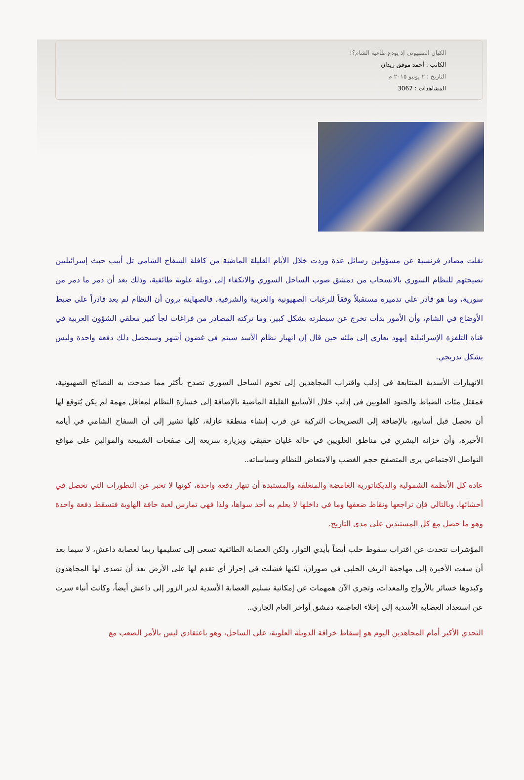الكيان الصهيوني إذ يودع طاغية الشام؟!
الكاتب : أحمد موفق زيدان
التاريخ : ٢ يونيو ٢٠١٥ م
المشاهدات : 3067
نقلت مصادر فرنسية عن مسؤولين رسائل عدة وردت خلال الأيام القليلة الماضية من كافلة السفاح الشامي تل أبيب حيث إسرائيليين نصيحتهم للنظام السوري بالانسحاب من دمشق صوب الساحل السوري والانكفاء إلى دويلة علوية طائفية، وذلك بعد أن دمر ما دمر من سورية، وما هو قادر على تدميره مستقبلاً وفقاً للرغبات الصهيونية والغربية والشرقية، فالصهاينة يرون أن النظام لم يعد قادراً على ضبط الأوضاع في الشام، وأن الأمور بدأت تخرج عن سيطرته بشكل كبير، وما تركته المصادر من فراغات لجأ كبير معلقي الشؤون العربية في قناة التلفزة الإسرائيلية إيهود يعاري إلى ملئه حين قال إن انهيار نظام الأسد سيتم في غضون أشهر وسيحصل ذلك دفعة واحدة وليس بشكل تدريجي.
الانهيارات الأسدية المتتابعة في إدلب واقتراب المجاهدين إلى تخوم الساحل السوري تصدح بأكثر مما صدحت به النصائح الصهيونية، فمقتل مئات الضباط والجنود العلويين في إدلب خلال الأسابيع القليلة الماضية بالإضافة إلى خسارة النظام لمعاقل مهمة لم يكن يُتوقع لها أن تحصل قبل أسابيع، بالإضافة إلى التصريحات التركية عن قرب إنشاء منطقة عازلة، كلها تشير إلى أن السفاح الشامي في أيامه الأخيرة، وأن خزانه البشري في مناطق العلويين في حالة غليان حقيقي وبزيارة سريعة إلى صفحات الشبيحة والموالين على مواقع التواصل الاجتماعي يرى المتصفح حجم الغضب والامتعاض للنظام وسياساته..
عادة كل الأنظمة الشمولية والديكتاتورية الغامضة والمنغلقة والمستبدة أن تنهار دفعة واحدة، كونها لا تخبر عن التطورات التي تحصل في أحشائها، وبالتالي فإن تراجعها ونقاط ضعفها وما في داخلها لا يعلم به أحد سواها، ولذا فهي تمارس لعبة حافة الهاوية فتسقط دفعة واحدة وهو ما حصل مع كل المستبدين على مدى التاريخ.
المؤشرات تتحدث عن اقتراب سقوط حلب أيضاً بأيدي الثوار، ولكن العصابة الطائفية تسعى إلى تسليمها ربما لعصابة داعش، لا سيما بعد أن سعت الأخيرة إلى مهاجمة الريف الحلبي في صوران، لكنها فشلت في إحراز أي تقدم لها على الأرض بعد أن تصدى لها المجاهدون وكبدوها خسائر بالأرواح والمعدات، وتجري الآن همهمات عن إمكانية تسليم العصابة الأسدية لدير الزور إلى داعش أيضاً، وكانت أنباء سرت عن استعداد العصابة الأسدية إلى إخلاء العاصمة دمشق أواخر العام الجاري..
التحدي الأكبر أمام المجاهدين اليوم هو إسقاط خرافة الدويلة العلوية، على الساحل، وهو باعتقادي ليس بالأمر الصعب مع